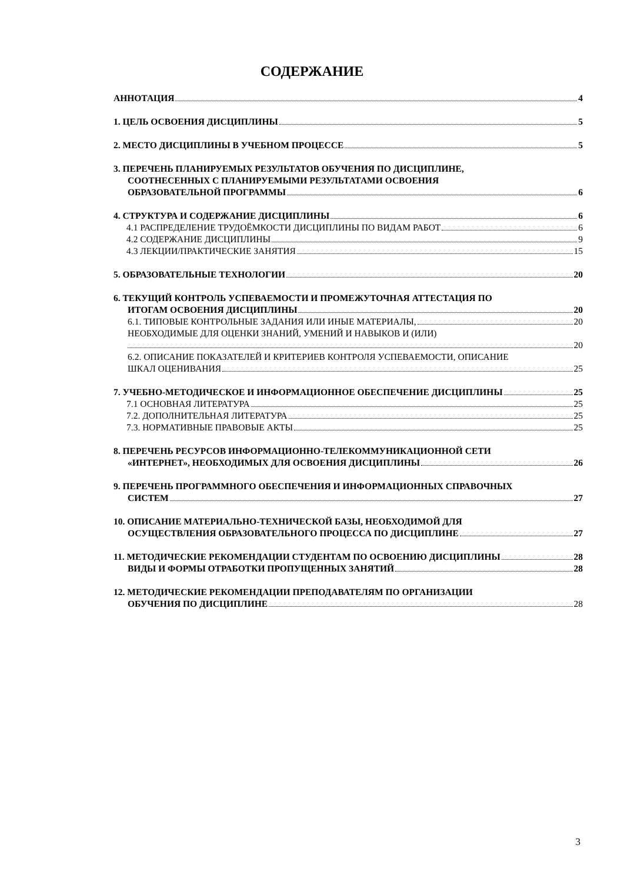СОДЕРЖАНИЕ
АННОТАЦИЯ 4
1. ЦЕЛЬ ОСВОЕНИЯ ДИСЦИПЛИНЫ 5
2. МЕСТО ДИСЦИПЛИНЫ В УЧЕБНОМ ПРОЦЕССЕ 5
3. ПЕРЕЧЕНЬ ПЛАНИРУЕМЫХ РЕЗУЛЬТАТОВ ОБУЧЕНИЯ ПО ДИСЦИПЛИНЕ,
СООТНЕСЕННЫХ С ПЛАНИРУЕМЫМИ РЕЗУЛЬТАТАМИ ОСВОЕНИЯ
ОБРАЗОВАТЕЛЬНОЙ ПРОГРАММЫ 6
4. СТРУКТУРА И СОДЕРЖАНИЕ ДИСЦИПЛИНЫ 6
4.1 РАСПРЕДЕЛЕНИЕ ТРУДОЁМКОСТИ ДИСЦИПЛИНЫ ПО ВИДАМ РАБОТ 6
4.2 СОДЕРЖАНИЕ ДИСЦИПЛИНЫ 9
4.3 ЛЕКЦИИ/ПРАКТИЧЕСКИЕ ЗАНЯТИЯ 15
5. ОБРАЗОВАТЕЛЬНЫЕ ТЕХНОЛОГИИ 20
6. ТЕКУЩИЙ КОНТРОЛЬ УСПЕВАЕМОСТИ И ПРОМЕЖУТОЧНАЯ АТТЕСТАЦИЯ ПО
ИТОГАМ ОСВОЕНИЯ ДИСЦИПЛИНЫ 20
6.1. ТИПОВЫЕ КОНТРОЛЬНЫЕ ЗАДАНИЯ ИЛИ ИНЫЕ МАТЕРИАЛЫ, 20
НЕОБХОДИМЫЕ ДЛЯ ОЦЕНКИ ЗНАНИЙ, УМЕНИЙ И НАВЫКОВ И (ИЛИ)
20
6.2. ОПИСАНИЕ ПОКАЗАТЕЛЕЙ И КРИТЕРИЕВ КОНТРОЛЯ УСПЕВАЕМОСТИ, ОПИСАНИЕ
ШКАЛ ОЦЕНИВАНИЯ 25
7. УЧЕБНО-МЕТОДИЧЕСКОЕ И ИНФОРМАЦИОННОЕ ОБЕСПЕЧЕНИЕ ДИСЦИПЛИНЫ 25
7.1 ОСНОВНАЯ ЛИТЕРАТУРА 25
7.2. ДОПОЛНИТЕЛЬНАЯ ЛИТЕРАТУРА 25
7.3. НОРМАТИВНЫЕ ПРАВОВЫЕ АКТЫ 25
8. ПЕРЕЧЕНЬ РЕСУРСОВ ИНФОРМАЦИОННО-ТЕЛЕКОММУНИКАЦИОННОЙ СЕТИ
«ИНТЕРНЕТ», НЕОБХОДИМЫХ ДЛЯ ОСВОЕНИЯ ДИСЦИПЛИНЫ 26
9. ПЕРЕЧЕНЬ ПРОГРАММНОГО ОБЕСПЕЧЕНИЯ И ИНФОРМАЦИОННЫХ СПРАВОЧНЫХ
СИСТЕМ 27
10. ОПИСАНИЕ МАТЕРИАЛЬНО-ТЕХНИЧЕСКОЙ БАЗЫ, НЕОБХОДИМОЙ ДЛЯ
ОСУЩЕСТВЛЕНИЯ ОБРАЗОВАТЕЛЬНОГО ПРОЦЕССА ПО ДИСЦИПЛИНЕ 27
11. МЕТОДИЧЕСКИЕ РЕКОМЕНДАЦИИ СТУДЕНТАМ ПО ОСВОЕНИЮ ДИСЦИПЛИНЫ 28
ВИДЫ И ФОРМЫ ОТРАБОТКИ ПРОПУЩЕННЫХ ЗАНЯТИЙ 28
12. МЕТОДИЧЕСКИЕ РЕКОМЕНДАЦИИ ПРЕПОДАВАТЕЛЯМ ПО ОРГАНИЗАЦИИ
ОБУЧЕНИЯ ПО ДИСЦИПЛИНЕ 28
3